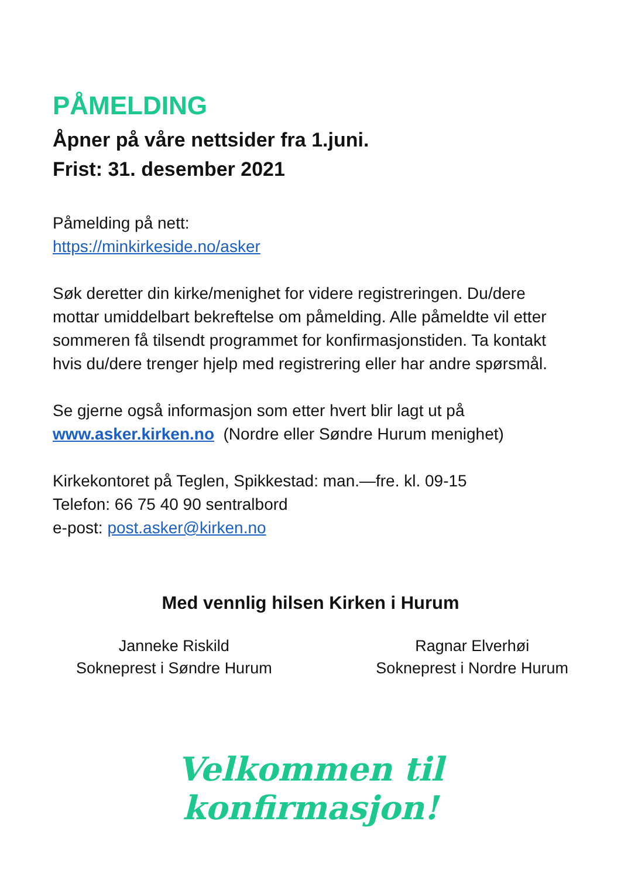PÅMELDING
Åpner på våre nettsider fra 1.juni.
Frist: 31. desember 2021
Påmelding på nett:
https://minkirkeside.no/asker
Søk deretter din kirke/menighet for videre registreringen. Du/dere mottar umiddelbart bekreftelse om påmelding. Alle påmeldte vil etter sommeren få tilsendt programmet for konfirmasjonstiden. Ta kontakt hvis du/dere trenger hjelp med registrering eller har andre spørsmål.
Se gjerne også informasjon som etter hvert blir lagt ut på
www.asker.kirken.no (Nordre eller Søndre Hurum menighet)
Kirkekontoret på Teglen, Spikkestad: man.—fre. kl. 09-15
Telefon: 66 75 40 90 sentralbord
e-post: post.asker@kirken.no
Med vennlig hilsen Kirken i Hurum
Janneke Riskild
Sokneprest i Søndre Hurum
Ragnar Elverhøi
Sokneprest i Nordre Hurum
Velkommen til konfirmasjon!